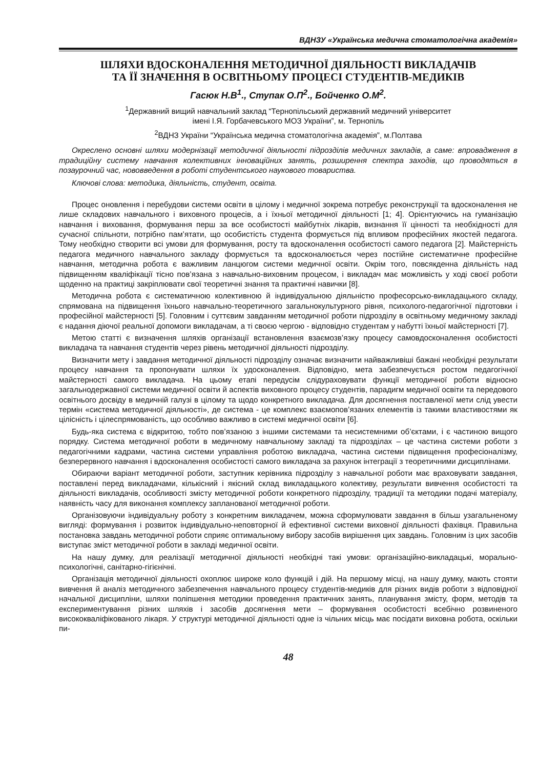ВДНЗУ «Українська медична стоматологічна академія»
ШЛЯХИ ВДОСКОНАЛЕННЯ МЕТОДИЧНОЇ ДІЯЛЬНОСТІ ВИКЛАДАЧІВ
ТА ЇЇ ЗНАЧЕННЯ В ОСВІТНЬОМУ ПРОЦЕСІ СТУДЕНТІВ-МЕДИКІВ
Гасюк Н.В<sup>1</sup>., Ступак О.П<sup>2</sup>., Бойченко О.М<sup>2</sup>.
<sup>1</sup> Державний вищий навчальний заклад “Тернопільський державний медичний університет
імені І.Я. Горбачевського МОЗ України”, м. Тернопіль
<sup>2</sup> ВДНЗ України “Українська медична стоматологічна академія”, м.Полтава
Окреслено основні шляхи модернізації методичної діяльності підрозділів медичних закладів, а саме: впровадження в традиційну систему навчання колективних інноваційних занять, розширення спектра заходів, що проводяться в позаурочний час, нововведення в роботі студентського наукового товариства.
Ключові слова: методика, діяльність, студент, освіта.
Процес оновлення і перебудови системи освіти в цілому і медичної зокрема потребує реконструкції та вдосконалення не лише складових навчального і виховного процесів, а і їхньої методичної діяльності [1; 4]. Орієнтуючись на гуманізацію навчання і виховання, формування перш за все особистості майбутніх лікарів, визнання її цінності та необхідності для сучасної спільноти, потрібно пам’ятати, що особистість студента формується під впливом професійних якостей педагога. Тому необхідно створити всі умови для формування, росту та вдосконалення особистості самого педагога [2]. Майстерність педагога медичного навчального закладу формується та вдосконалюється через постійне систематичне професійне навчання, методична робота є важливим ланцюгом системи медичної освіти. Окрім того, повсякденна діяльність над підвищенням кваліфікації тісно пов’язана з навчально-виховним процесом, і викладач має можливість у ході своєї роботи щоденно на практиці закріплювати свої теоретичні знання та практичні навички [8].
Методична робота є систематичною колективною й індивідуальною діяльністю професорсько-викладацького складу, спрямована на підвищення їхнього навчально-теоретичного загальнокультурного рівня, психолого-педагогічної підготовки і професійної майстерності [5]. Головним і суттєвим завданням методичної роботи підрозділу в освітньому медичному закладі є надання діючої реальної допомоги викладачам, а ті своєю чергою - відповідно студентам у набутті їхньої майстерності [7].
Метою статті є визначення шляхів організації встановлення взаємозв’язку процесу самовдосконалення особистості викладача та навчання студентів через рівень методичної діяльності підрозділу.
Визначити мету і завдання методичної діяльності підрозділу означає визначити найважливіші бажані необхідні результати процесу навчання та пропонувати шляхи їх удосконалення. Відповідно, мета забезпечується ростом педагогічної майстерності самого викладача. На цьому етапі передусім слідураховувати функції методичної роботи відносно загальнодержавної системи медичної освіти й аспектів виховного процесу студентів, парадигм медичної освіти та передового освітнього досвіду в медичній галузі в цілому та щодо конкретного викладача. Для досягнення поставленої мети слід увести термін «система методичної діяльності», де система - це комплекс взаємопов’язаних елементів із такими властивостями як цілісність і цілеспрямованість, що особливо важливо в системі медичної освіти [6].
Будь-яка система є відкритою, тобто пов’язаною з іншими системами та несистемними об’єктами, і є частиною вищого порядку. Система методичної роботи в медичному навчальному закладі та підрозділах – це частина системи роботи з педагогічними кадрами, частина системи управління роботою викладача, частина системи підвищення професіоналізму, безперервного навчання і вдосконалення особистості самого викладача за рахунок інтеграції з теоретичними дисциплінами.
Обираючи варіант методичної роботи, заступник керівника підрозділу з навчальної роботи має враховувати завдання, поставлені перед викладачами, кількісний і якісний склад викладацького колективу, результати вивчення особистості та діяльності викладачів, особливості змісту методичної роботи конкретного підрозділу, традиції та методики подачі матеріалу, наявність часу для виконання комплексу запланованої методичної роботи.
Організовуючи індивідуальну роботу з конкретним викладачем, можна сформулювати завдання в більш узагальненому вигляді: формування і розвиток індивідуально-неповторної й ефективної системи виховної діяльності фахівця. Правильна постановка завдань методичної роботи сприяє оптимальному вибору засобів вирішення цих завдань. Головним із цих засобів виступає зміст методичної роботи в закладі медичної освіти.
На нашу думку, для реалізації методичної діяльності необхідні такі умови: організаційно-викладацькі, морально-психологічні, санітарно-гігієнічні.
Організація методичної діяльності охоплює широке коло функцій і дій. На першому місці, на нашу думку, мають стояти вивчення й аналіз методичного забезпечення навчального процесу студентів-медиків для різних видів роботи з відповідної начальної дисципліни, шляхи поліпшення методики проведення практичних занять, планування змісту, форм, методів та експериментування різних шляхів і засобів досягнення мети – формування особистості всебічно розвиненого висококваліфікованого лікаря. У структурі методичної діяльності одне із чільних місць має посідати виховна робота, оскільки пи-
48